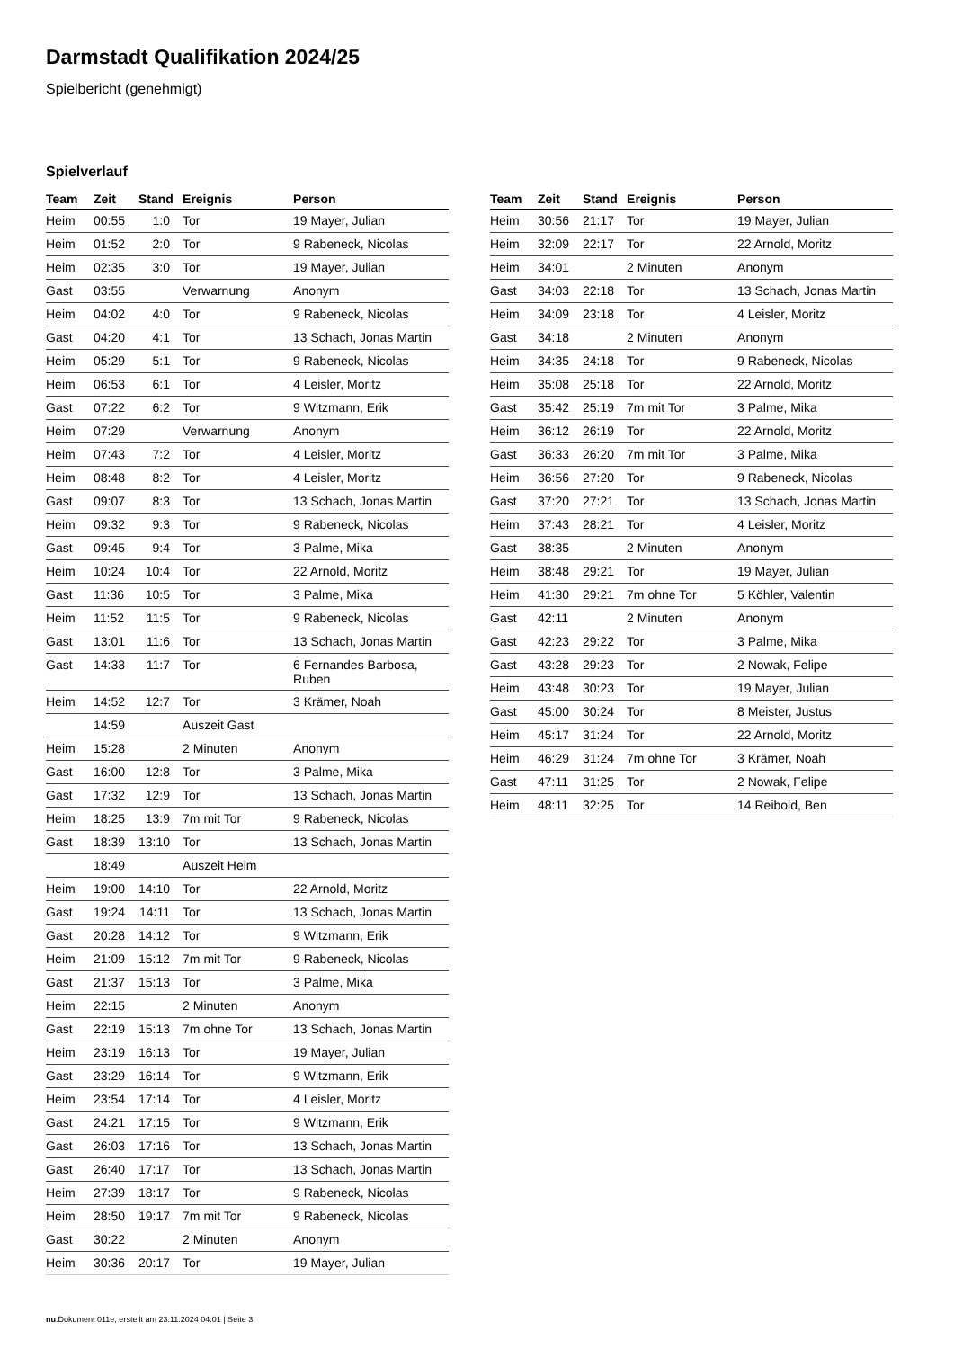Darmstadt Qualifikation 2024/25
Spielbericht (genehmigt)
Spielverlauf
| Team | Zeit | Stand | Ereignis | Person |
| --- | --- | --- | --- | --- |
| Heim | 00:55 | 1:0 | Tor | 19 Mayer, Julian |
| Heim | 01:52 | 2:0 | Tor | 9 Rabeneck, Nicolas |
| Heim | 02:35 | 3:0 | Tor | 19 Mayer, Julian |
| Gast | 03:55 | | Verwarnung | Anonym |
| Heim | 04:02 | 4:0 | Tor | 9 Rabeneck, Nicolas |
| Gast | 04:20 | 4:1 | Tor | 13 Schach, Jonas Martin |
| Heim | 05:29 | 5:1 | Tor | 9 Rabeneck, Nicolas |
| Heim | 06:53 | 6:1 | Tor | 4 Leisler, Moritz |
| Gast | 07:22 | 6:2 | Tor | 9 Witzmann, Erik |
| Heim | 07:29 | | Verwarnung | Anonym |
| Heim | 07:43 | 7:2 | Tor | 4 Leisler, Moritz |
| Heim | 08:48 | 8:2 | Tor | 4 Leisler, Moritz |
| Gast | 09:07 | 8:3 | Tor | 13 Schach, Jonas Martin |
| Heim | 09:32 | 9:3 | Tor | 9 Rabeneck, Nicolas |
| Gast | 09:45 | 9:4 | Tor | 3 Palme, Mika |
| Heim | 10:24 | 10:4 | Tor | 22 Arnold, Moritz |
| Gast | 11:36 | 10:5 | Tor | 3 Palme, Mika |
| Heim | 11:52 | 11:5 | Tor | 9 Rabeneck, Nicolas |
| Gast | 13:01 | 11:6 | Tor | 13 Schach, Jonas Martin |
| Gast | 14:33 | 11:7 | Tor | 6 Fernandes Barbosa, Ruben |
| Heim | 14:52 | 12:7 | Tor | 3 Krämer, Noah |
| | 14:59 | | Auszeit Gast | |
| Heim | 15:28 | | 2 Minuten | Anonym |
| Gast | 16:00 | 12:8 | Tor | 3 Palme, Mika |
| Gast | 17:32 | 12:9 | Tor | 13 Schach, Jonas Martin |
| Heim | 18:25 | 13:9 | 7m mit Tor | 9 Rabeneck, Nicolas |
| Gast | 18:39 | 13:10 | Tor | 13 Schach, Jonas Martin |
| | 18:49 | | Auszeit Heim | |
| Heim | 19:00 | 14:10 | Tor | 22 Arnold, Moritz |
| Gast | 19:24 | 14:11 | Tor | 13 Schach, Jonas Martin |
| Gast | 20:28 | 14:12 | Tor | 9 Witzmann, Erik |
| Heim | 21:09 | 15:12 | 7m mit Tor | 9 Rabeneck, Nicolas |
| Gast | 21:37 | 15:13 | Tor | 3 Palme, Mika |
| Heim | 22:15 | | 2 Minuten | Anonym |
| Gast | 22:19 | 15:13 | 7m ohne Tor | 13 Schach, Jonas Martin |
| Heim | 23:19 | 16:13 | Tor | 19 Mayer, Julian |
| Gast | 23:29 | 16:14 | Tor | 9 Witzmann, Erik |
| Heim | 23:54 | 17:14 | Tor | 4 Leisler, Moritz |
| Gast | 24:21 | 17:15 | Tor | 9 Witzmann, Erik |
| Gast | 26:03 | 17:16 | Tor | 13 Schach, Jonas Martin |
| Gast | 26:40 | 17:17 | Tor | 13 Schach, Jonas Martin |
| Heim | 27:39 | 18:17 | Tor | 9 Rabeneck, Nicolas |
| Heim | 28:50 | 19:17 | 7m mit Tor | 9 Rabeneck, Nicolas |
| Gast | 30:22 | | 2 Minuten | Anonym |
| Heim | 30:36 | 20:17 | Tor | 19 Mayer, Julian |
| Team | Zeit | Stand | Ereignis | Person |
| --- | --- | --- | --- | --- |
| Heim | 30:56 | 21:17 | Tor | 19 Mayer, Julian |
| Heim | 32:09 | 22:17 | Tor | 22 Arnold, Moritz |
| Heim | 34:01 | | 2 Minuten | Anonym |
| Gast | 34:03 | 22:18 | Tor | 13 Schach, Jonas Martin |
| Heim | 34:09 | 23:18 | Tor | 4 Leisler, Moritz |
| Gast | 34:18 | | 2 Minuten | Anonym |
| Heim | 34:35 | 24:18 | Tor | 9 Rabeneck, Nicolas |
| Heim | 35:08 | 25:18 | Tor | 22 Arnold, Moritz |
| Gast | 35:42 | 25:19 | 7m mit Tor | 3 Palme, Mika |
| Heim | 36:12 | 26:19 | Tor | 22 Arnold, Moritz |
| Gast | 36:33 | 26:20 | 7m mit Tor | 3 Palme, Mika |
| Heim | 36:56 | 27:20 | Tor | 9 Rabeneck, Nicolas |
| Gast | 37:20 | 27:21 | Tor | 13 Schach, Jonas Martin |
| Heim | 37:43 | 28:21 | Tor | 4 Leisler, Moritz |
| Gast | 38:35 | | 2 Minuten | Anonym |
| Heim | 38:48 | 29:21 | Tor | 19 Mayer, Julian |
| Heim | 41:30 | 29:21 | 7m ohne Tor | 5 Köhler, Valentin |
| Gast | 42:11 | | 2 Minuten | Anonym |
| Gast | 42:23 | 29:22 | Tor | 3 Palme, Mika |
| Gast | 43:28 | 29:23 | Tor | 2 Nowak, Felipe |
| Heim | 43:48 | 30:23 | Tor | 19 Mayer, Julian |
| Gast | 45:00 | 30:24 | Tor | 8 Meister, Justus |
| Heim | 45:17 | 31:24 | Tor | 22 Arnold, Moritz |
| Heim | 46:29 | 31:24 | 7m ohne Tor | 3 Krämer, Noah |
| Gast | 47:11 | 31:25 | Tor | 2 Nowak, Felipe |
| Heim | 48:11 | 32:25 | Tor | 14 Reibold, Ben |
nu.Dokument 011e, erstellt am 23.11.2024 04:01 | Seite 3